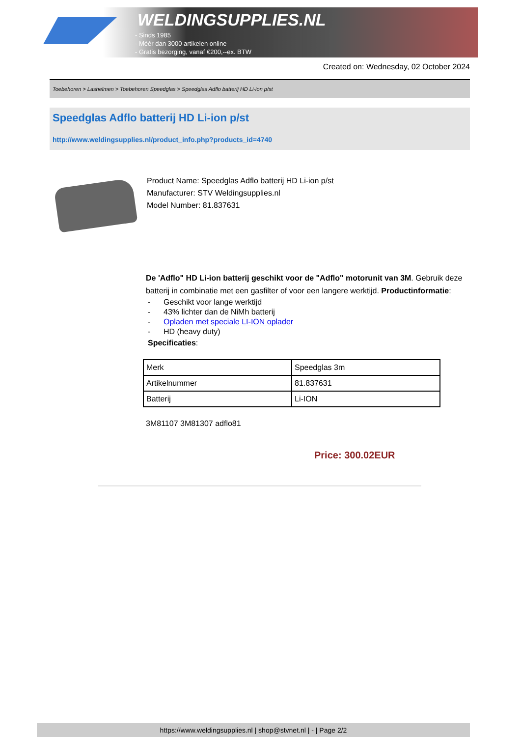WELDINGSUPPLIES.NL
- Sinds 1985
- Méér dan 3000 artikelen online
- Gratis bezorging, vanaf €200,--ex. BTW
Created on: Wednesday, 02 October 2024
Toebehoren > Lashelmen > Toebehoren Speedglas > Speedglas Adflo batterij HD Li-ion p/st
Speedglas Adflo batterij HD Li-ion p/st
http://www.weldingsupplies.nl/product_info.php?products_id=4740
Product Name: Speedglas Adflo batterij HD Li-ion p/st
Manufacturer: STV Weldingsupplies.nl
Model Number: 81.837631
De 'Adflo" HD Li-ion batterij geschikt voor de "Adflo" motorunit van 3M. Gebruik deze batterij in combinatie met een gasfilter of voor een langere werktijd. Productinformatie:
- Geschikt voor lange werktijd
- 43% lichter dan de NiMh batterij
- Opladen met speciale LI-ION oplader
- HD (heavy duty)
Specificaties:
| Merk | Speedglas 3m |
| Artikelnummer | 81.837631 |
| Batterij | Li-ION |
3M81107 3M81307 adflo81
Price: 300.02EUR
https://www.weldingsupplies.nl | shop@stvnet.nl | - | Page 2/2